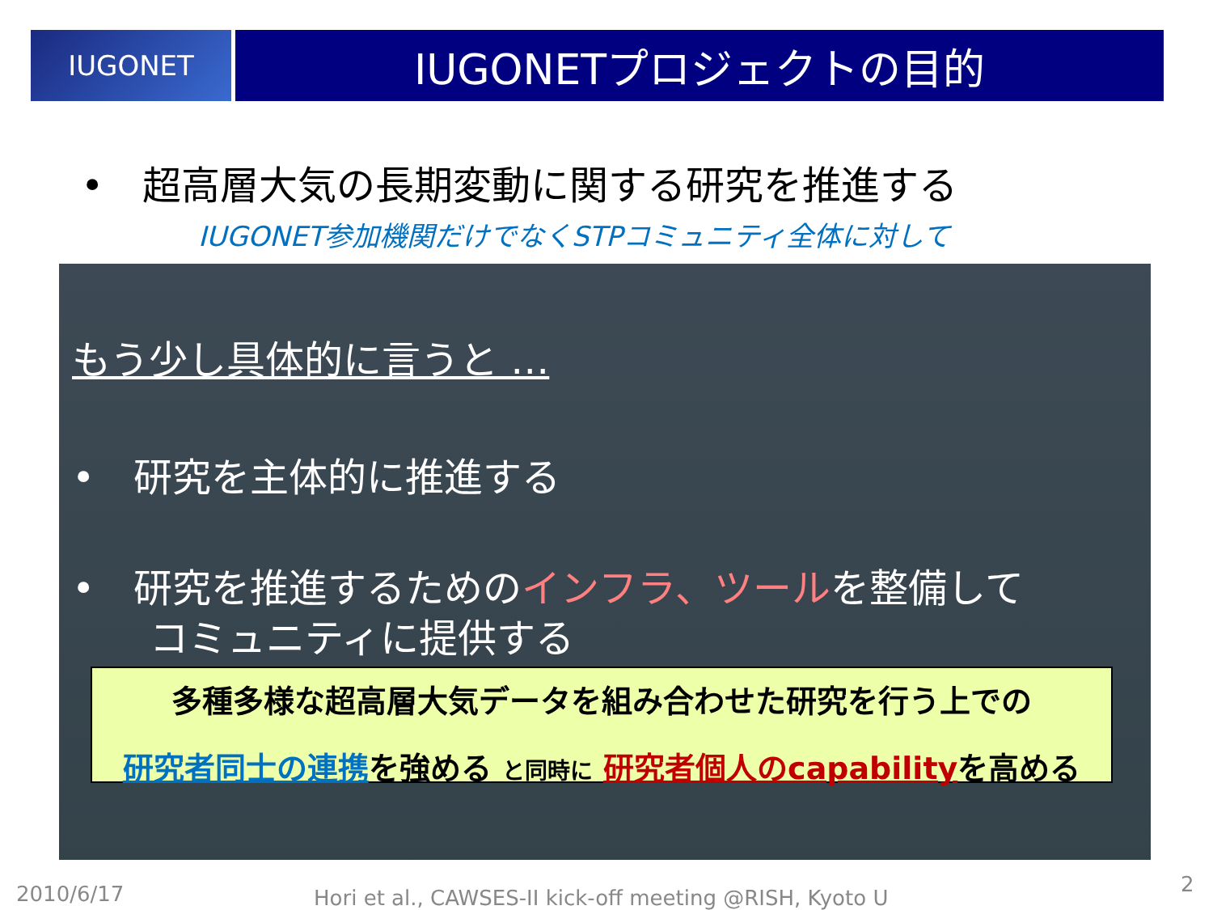IUGONET
IUGONETプロジェクトの目的
•　超高層大気の長期変動に関する研究を推進する
IUGONET参加機関だけでなくSTPコミュニティ全体に対して
もう少し具体的に言うと …
•　研究を主体的に推進する
•　研究を推進するためのインフラ、ツールを整備して
　　コミュニティに提供する
多種多様な超高層大気データを組み合わせた研究を行う上での
研究者同士の連携を強める と同時に 研究者個人のcapabilityを高める
2010/6/17
Hori et al., CAWSES-II kick-off meeting @RISH, Kyoto U
2